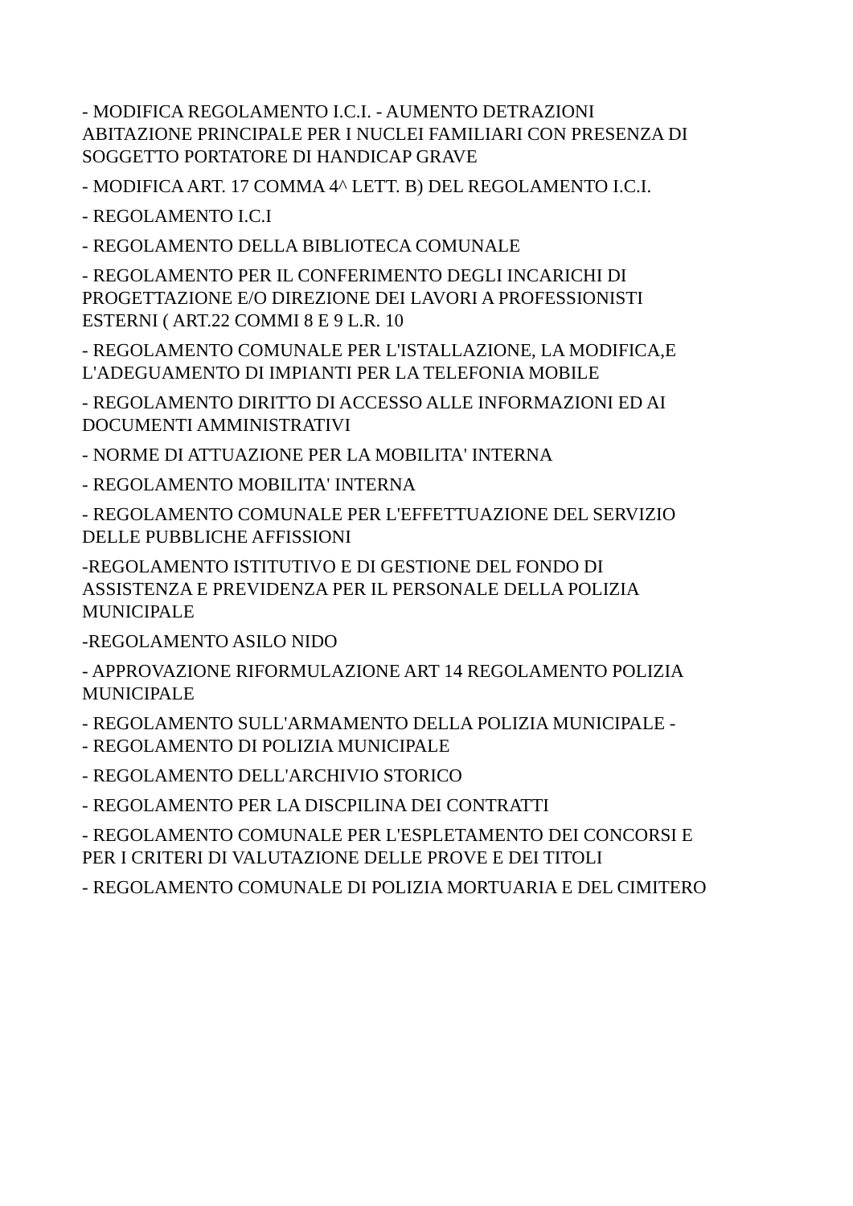- MODIFICA REGOLAMENTO I.C.I. - AUMENTO DETRAZIONI ABITAZIONE PRINCIPALE PER I NUCLEI FAMILIARI CON PRESENZA DI SOGGETTO PORTATORE DI HANDICAP GRAVE
- MODIFICA ART. 17 COMMA 4^ LETT. B) DEL REGOLAMENTO I.C.I.
- REGOLAMENTO I.C.I
- REGOLAMENTO DELLA BIBLIOTECA COMUNALE
- REGOLAMENTO PER IL CONFERIMENTO DEGLI INCARICHI DI PROGETTAZIONE E/O DIREZIONE DEI LAVORI A PROFESSIONISTI ESTERNI ( ART.22 COMMI 8 E 9 L.R. 10
- REGOLAMENTO COMUNALE PER L'ISTALLAZIONE, LA MODIFICA,E L'ADEGUAMENTO DI IMPIANTI PER LA TELEFONIA MOBILE
- REGOLAMENTO DIRITTO DI ACCESSO ALLE INFORMAZIONI ED AI DOCUMENTI AMMINISTRATIVI
- NORME DI ATTUAZIONE PER LA MOBILITA' INTERNA
- REGOLAMENTO MOBILITA' INTERNA
- REGOLAMENTO COMUNALE PER L'EFFETTUAZIONE DEL SERVIZIO DELLE PUBBLICHE AFFISSIONI
-REGOLAMENTO ISTITUTIVO E DI GESTIONE DEL FONDO DI ASSISTENZA E PREVIDENZA PER IL PERSONALE DELLA POLIZIA MUNICIPALE
-REGOLAMENTO ASILO NIDO
- APPROVAZIONE RIFORMULAZIONE ART 14 REGOLAMENTO POLIZIA MUNICIPALE
- REGOLAMENTO SULL'ARMAMENTO DELLA POLIZIA MUNICIPALE -
- REGOLAMENTO DI POLIZIA MUNICIPALE
- REGOLAMENTO DELL'ARCHIVIO STORICO
- REGOLAMENTO PER LA DISCPILINA DEI CONTRATTI
- REGOLAMENTO COMUNALE PER L'ESPLETAMENTO DEI CONCORSI E PER I CRITERI DI VALUTAZIONE DELLE PROVE E DEI TITOLI
- REGOLAMENTO COMUNALE DI POLIZIA MORTUARIA E DEL CIMITERO